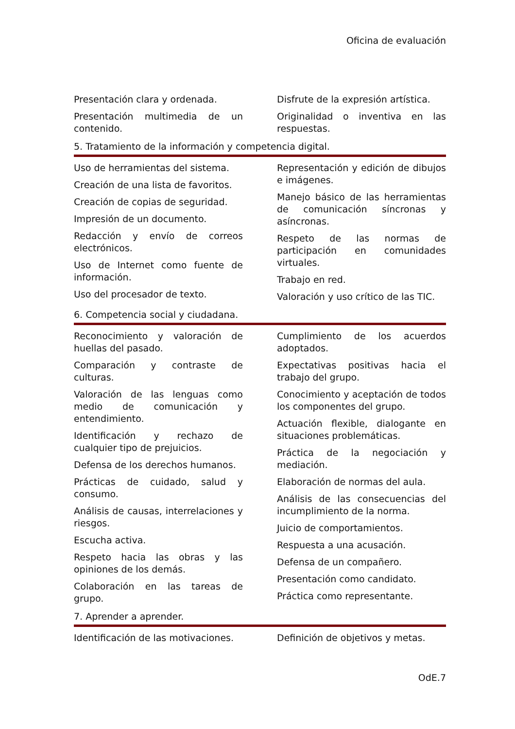Oficina de evaluación
Presentación clara y ordenada.
Presentación multimedia de un contenido.
Disfrute de la expresión artística.
Originalidad o inventiva en las respuestas.
5. Tratamiento de la información y competencia digital.
Uso de herramientas del sistema.
Creación de una lista de favoritos.
Creación de copias de seguridad.
Impresión de un documento.
Redacción y envío de correos electrónicos.
Uso de Internet como fuente de información.
Uso del procesador de texto.
Representación y edición de dibujos e imágenes.
Manejo básico de las herramientas de comunicación síncronas y asíncronas.
Respeto de las normas de participación en comunidades virtuales.
Trabajo en red.
Valoración y uso crítico de las TIC.
6. Competencia social y ciudadana.
Reconocimiento y valoración de huellas del pasado.
Comparación y contraste de culturas.
Valoración de las lenguas como medio de comunicación y entendimiento.
Identificación y rechazo de cualquier tipo de prejuicios.
Defensa de los derechos humanos.
Prácticas de cuidado, salud y consumo.
Análisis de causas, interrelaciones y riesgos.
Escucha activa.
Respeto hacia las obras y las opiniones de los demás.
Colaboración en las tareas de grupo.
Cumplimiento de los acuerdos adoptados.
Expectativas positivas hacia el trabajo del grupo.
Conocimiento y aceptación de todos los componentes del grupo.
Actuación flexible, dialogante en situaciones problemáticas.
Práctica de la negociación y mediación.
Elaboración de normas del aula.
Análisis de las consecuencias del incumplimiento de la norma.
Juicio de comportamientos.
Respuesta a una acusación.
Defensa de un compañero.
Presentación como candidato.
Práctica como representante.
7. Aprender a aprender.
Identificación de las motivaciones.
Definición de objetivos y metas.
OdE.7